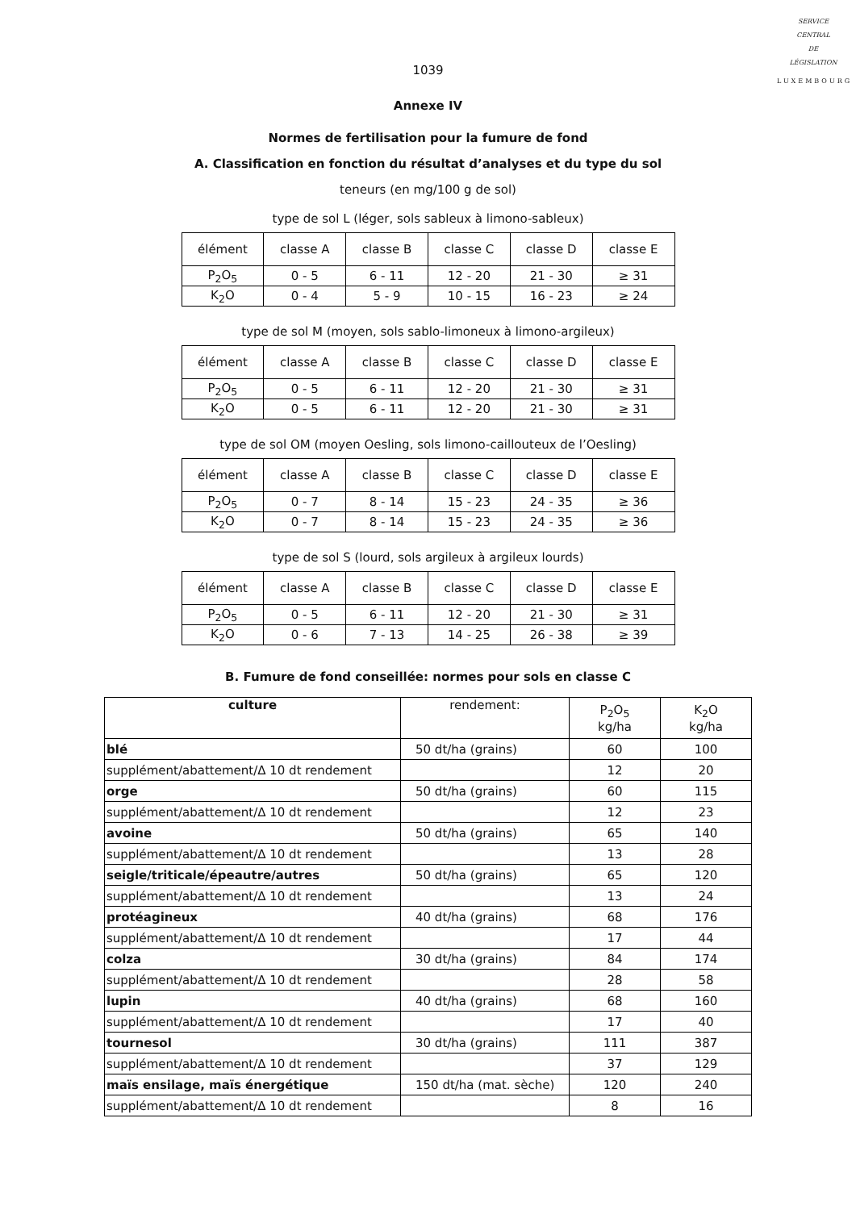SERVICE
CENTRAL
DE
LÉGISLATION
LUXEMBOURG
1039
Annexe IV
Normes de fertilisation pour la fumure de fond
A. Classification en fonction du résultat d’analyses et du type du sol
teneurs (en mg/100 g de sol)
type de sol L (léger, sols sableux à limono-sableux)
| élément | classe A | classe B | classe C | classe D | classe E |
| P<sub>2</sub>O<sub>5</sub> | 0 - 5 | 6 - 11 | 12 - 20 | 21 - 30 | ≥ 31 |
| K<sub>2</sub>O | 0 - 4 | 5 - 9 | 10 - 15 | 16 - 23 | ≥ 24 |
type de sol M (moyen, sols sablo-limoneux à limono-argileux)
| élément | classe A | classe B | classe C | classe D | classe E |
| P<sub>2</sub>O<sub>5</sub> | 0 - 5 | 6 - 11 | 12 - 20 | 21 - 30 | ≥ 31 |
| K<sub>2</sub>O | 0 - 5 | 6 - 11 | 12 - 20 | 21 - 30 | ≥ 31 |
type de sol OM (moyen Oesling, sols limono-caillouteux de l’Oesling)
| élément | classe A | classe B | classe C | classe D | classe E |
| P<sub>2</sub>O<sub>5</sub> | 0 - 7 | 8 - 14 | 15 - 23 | 24 - 35 | ≥ 36 |
| K<sub>2</sub>O | 0 - 7 | 8 - 14 | 15 - 23 | 24 - 35 | ≥ 36 |
type de sol S (lourd, sols argileux à argileux lourds)
| élément | classe A | classe B | classe C | classe D | classe E |
| P<sub>2</sub>O<sub>5</sub> | 0 - 5 | 6 - 11 | 12 - 20 | 21 - 30 | ≥ 31 |
| K<sub>2</sub>O | 0 - 6 | 7 - 13 | 14 - 25 | 26 - 38 | ≥ 39 |
B. Fumure de fond conseillée: normes pour sols en classe C
| culture | rendement: | P<sub>2</sub>O<sub>5</sub> kg/ha | K<sub>2</sub>O kg/ha |
| --- | --- | --- | --- |
| blé | 50 dt/ha (grains) | 60 | 100 |
| supplément/abattement/Δ 10 dt rendement | | 12 | 20 |
| orge | 50 dt/ha (grains) | 60 | 115 |
| supplément/abattement/Δ 10 dt rendement | | 12 | 23 |
| avoine | 50 dt/ha (grains) | 65 | 140 |
| supplément/abattement/Δ 10 dt rendement | | 13 | 28 |
| seigle/triticale/épeautre/autres | 50 dt/ha (grains) | 65 | 120 |
| supplément/abattement/Δ 10 dt rendement | | 13 | 24 |
| protéagineux | 40 dt/ha (grains) | 68 | 176 |
| supplément/abattement/Δ 10 dt rendement | | 17 | 44 |
| colza | 30 dt/ha (grains) | 84 | 174 |
| supplément/abattement/Δ 10 dt rendement | | 28 | 58 |
| lupin | 40 dt/ha (grains) | 68 | 160 |
| supplément/abattement/Δ 10 dt rendement | | 17 | 40 |
| tournesol | 30 dt/ha (grains) | 111 | 387 |
| supplément/abattement/Δ 10 dt rendement | | 37 | 129 |
| maïs ensilage, maïs énergétique | 150 dt/ha (mat. sèche) | 120 | 240 |
| supplément/abattement/Δ 10 dt rendement | | 8 | 16 |